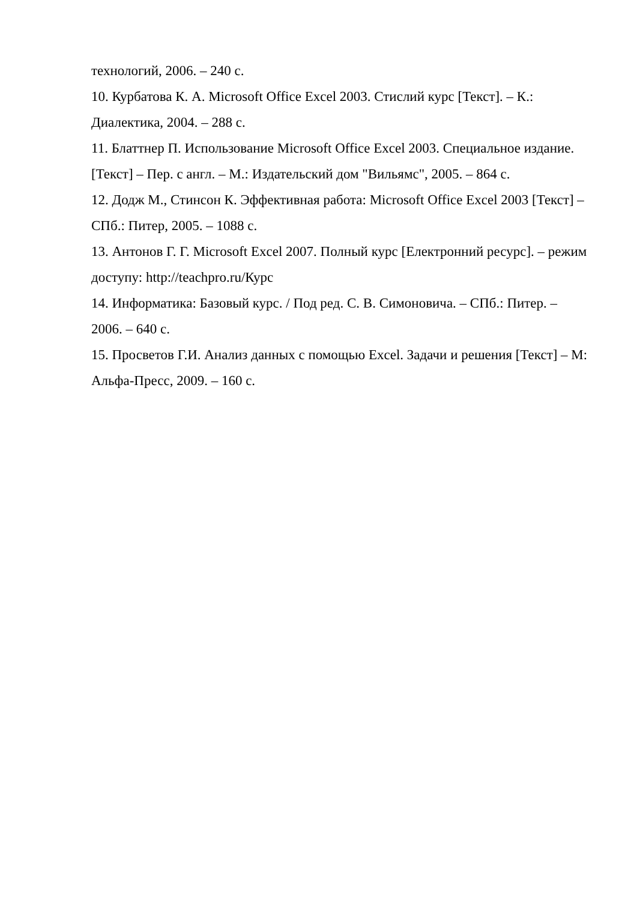технологий, 2006. – 240 с.
10. Курбатова К. А. Microsoft Office Excel 2003. Стислий курс [Текст]. – К.: Диалектика, 2004. – 288 с.
11. Блаттнер П. Использование Microsoft Office Excel 2003. Специальное издание. [Текст] – Пер. с англ. – М.: Издательский дом "Вильямс", 2005. – 864 с.
12. Додж М., Стинсон К. Эффективная работа: Microsoft Office Excel 2003 [Текст] – СПб.: Питер, 2005. – 1088 с.
13. Антонов Г. Г. Microsoft Excel 2007. Полный курс [Електронний ресурс]. – режим доступу: http://teachpro.ru/Курс
14. Информатика: Базовый курс. / Под ред. С. В. Симоновича. – СПб.: Питер. – 2006. – 640 с.
15. Просветов Г.И. Анализ данных с помощью Excel. Задачи и решения [Текст] – М: Альфа-Пресс, 2009. – 160 с.